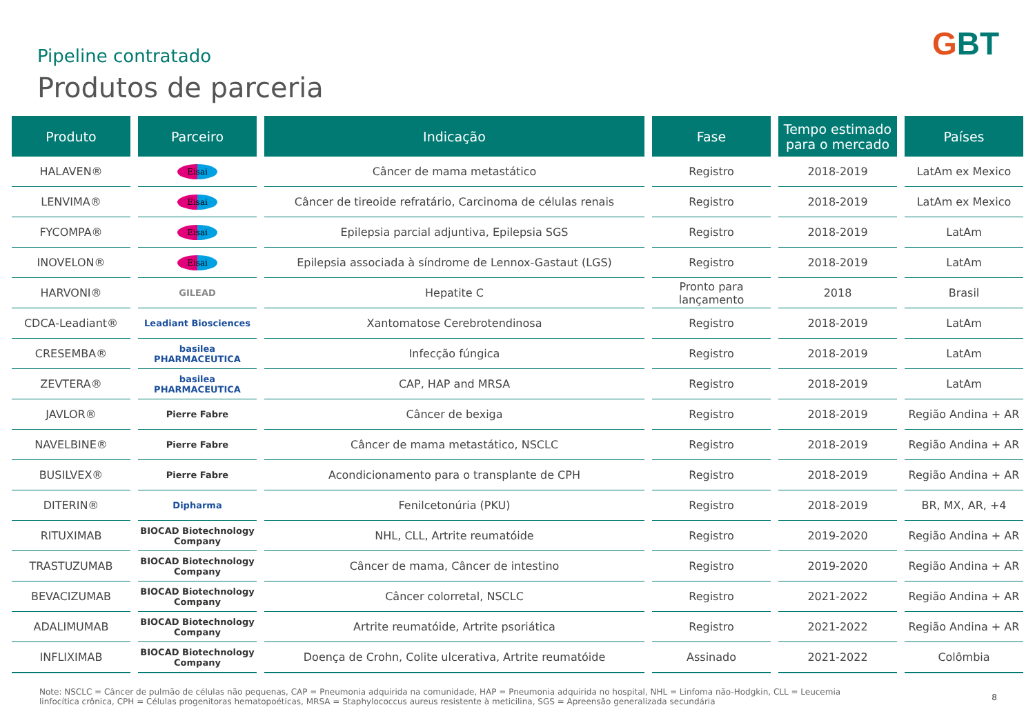Pipeline contratado
Produtos de parceria
GBT
| Produto | Parceiro | Indicação | Fase | Tempo estimado para o mercado | Países |
| --- | --- | --- | --- | --- | --- |
| HALAVEN® | Eisai | Câncer de mama metastático | Registro | 2018-2019 | LatAm ex Mexico |
| LENVIMA® | Eisai | Câncer de tireoide refratário, Carcinoma de células renais | Registro | 2018-2019 | LatAm ex Mexico |
| FYCOMPA® | Eisai | Epilepsia parcial adjuntiva, Epilepsia SGS | Registro | 2018-2019 | LatAm |
| INOVELON® | Eisai | Epilepsia associada à síndrome de Lennox-Gastaut (LGS) | Registro | 2018-2019 | LatAm |
| HARVONI® | GILEAD | Hepatite C | Pronto para lançamento | 2018 | Brasil |
| CDCA-Leadiant® | Leadiant Biosciences | Xantomatose Cerebrotendinosa | Registro | 2018-2019 | LatAm |
| CRESEMBA® | basilea PHARMACEUTICA | Infecção fúngica | Registro | 2018-2019 | LatAm |
| ZEVTERA® | basilea PHARMACEUTICA | CAP, HAP and MRSA | Registro | 2018-2019 | LatAm |
| JAVLOR® | Pierre Fabre | Câncer de bexiga | Registro | 2018-2019 | Região Andina + AR |
| NAVELBINE® | Pierre Fabre | Câncer de mama metastático, NSCLC | Registro | 2018-2019 | Região Andina + AR |
| BUSILVEX® | Pierre Fabre | Acondicionamento para o transplante de CPH | Registro | 2018-2019 | Região Andina + AR |
| DITERIN® | Dipharma | Fenilcetonúria (PKU) | Registro | 2018-2019 | BR, MX, AR, +4 |
| RITUXIMAB | BIOCAD Biotechnology Company | NHL, CLL, Artrite reumatóide | Registro | 2019-2020 | Região Andina + AR |
| TRASTUZUMAB | BIOCAD Biotechnology Company | Câncer de mama, Câncer de intestino | Registro | 2019-2020 | Região Andina + AR |
| BEVACIZUMAB | BIOCAD Biotechnology Company | Câncer colorretal, NSCLC | Registro | 2021-2022 | Região Andina + AR |
| ADALIMUMAB | BIOCAD Biotechnology Company | Artrite reumatóide, Artrite psoriática | Registro | 2021-2022 | Região Andina + AR |
| INFLIXIMAB | BIOCAD Biotechnology Company | Doença de Crohn, Colite ulcerativa, Artrite reumatóide | Assinado | 2021-2022 | Colômbia |
Note: NSCLC = Câncer de pulmão de células não pequenas, CAP = Pneumonia adquirida na comunidade, HAP = Pneumonia adquirida no hospital, NHL = Linfoma não-Hodgkin, CLL = Leucemia linfocítica crônica, CPH = Células progenitoras hematopoéticas, MRSA = Staphylococcus aureus resistente à meticilina, SGS = Apreensão generalizada secundária
8